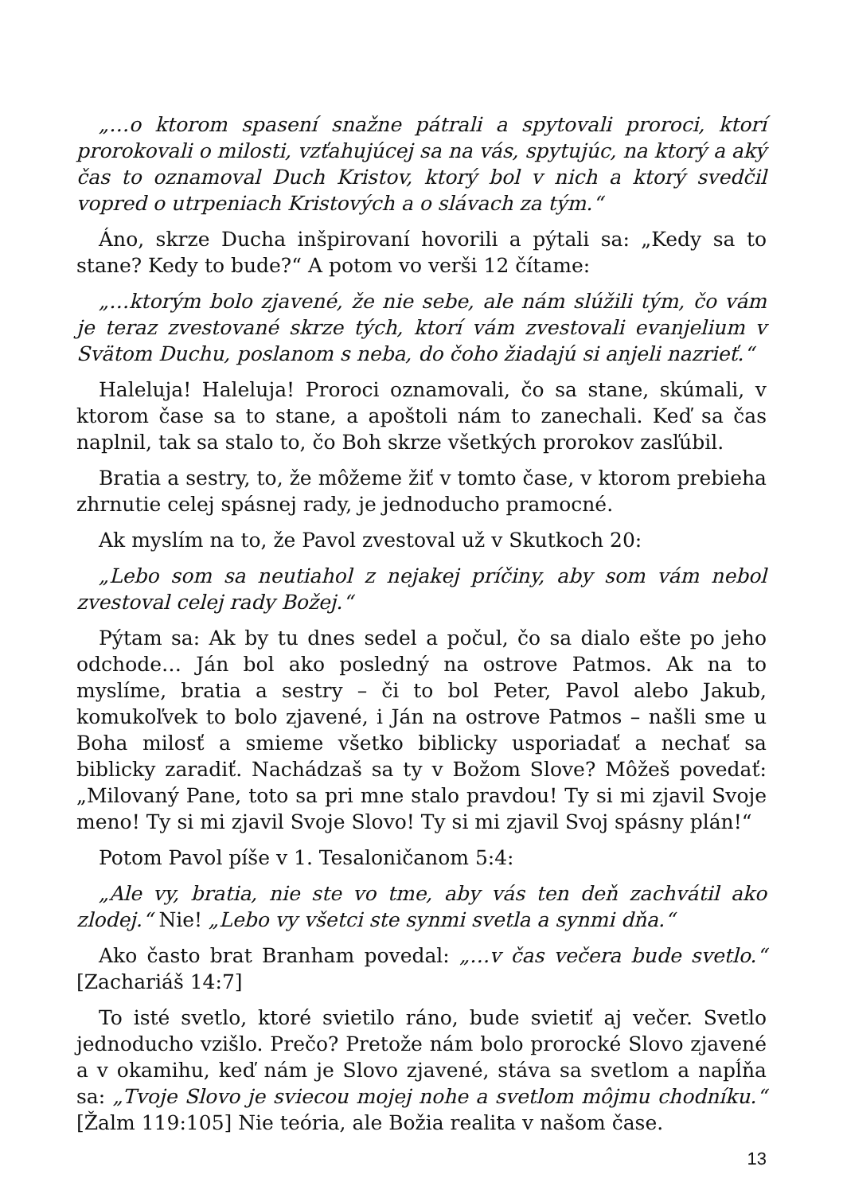„…o ktorom spasení snažne pátrali a spytovali proroci, ktorí prorokovali o milosti, vzťahujúcej sa na vás, spytujúc, na ktorý a aký čas to oznamoval Duch Kristov, ktorý bol v nich a ktorý svedčil vopred o utrpeniach Kristových a o slávach za tým.“
Áno, skrze Ducha inšpirovaní hovorili a pýtali sa: „Kedy sa to stane? Kedy to bude?“ A potom vo verši 12 čítame:
„…ktorým bolo zjavené, že nie sebe, ale nám slúžili tým, čo vám je teraz zvestované skrze tých, ktorí vám zvestovali evanjelium v Svätom Duchu, poslanom s neba, do čoho žiadajú si anjeli nazrieť.“
Haleluja! Haleluja! Proroci oznamovali, čo sa stane, skúmali, v ktorom čase sa to stane, a apoštoli nám to zanechali. Keď sa čas naplnil, tak sa stalo to, čo Boh skrze všetkých prorokov zasľúbil.
Bratia a sestry, to, že môžeme žiť v tomto čase, v ktorom prebieha zhrnutie celej spásnej rady, je jednoducho pramocné.
Ak myslím na to, že Pavol zvestoval už v Skutkoch 20:
„Lebo som sa neutiahol z nejakej príčiny, aby som vám nebol zvestoval celej rady Božej.“
Pýtam sa: Ak by tu dnes sedel a počul, čo sa dialo ešte po jeho odchode… Ján bol ako posledný na ostrove Patmos. Ak na to myslíme, bratia a sestry – či to bol Peter, Pavol alebo Jakub, komukoľvek to bolo zjavené, i Ján na ostrove Patmos – našli sme u Boha milosť a smieme všetko biblicky usporiadať a nechať sa biblicky zaradiť. Nachádzaš sa ty v Božom Slove? Môžeš povedať: „Milovaný Pane, toto sa pri mne stalo pravdou! Ty si mi zjavil Svoje meno! Ty si mi zjavil Svoje Slovo! Ty si mi zjavil Svoj spásny plán!“
Potom Pavol píše v 1. Tesaloničanom 5:4:
„Ale vy, bratia, nie ste vo tme, aby vás ten deň zachvátil ako zlodej.“ Nie! „Lebo vy všetci ste synmi svetla a synmi dňa.“
Ako často brat Branham povedal: „…v čas večera bude svetlo.“ [Zachariáš 14:7]
To isté svetlo, ktoré svietilo ráno, bude svietiť aj večer. Svetlo jednoducho vzišlo. Prečo? Pretože nám bolo prorocké Slovo zjavené a v okamihu, keď nám je Slovo zjavené, stáva sa svetlom a napĺňa sa: „Tvoje Slovo je sviecou mojej nohe a svetlom môjmu chodníku.“ [Žalm 119:105] Nie teória, ale Božia realita v našom čase.
13